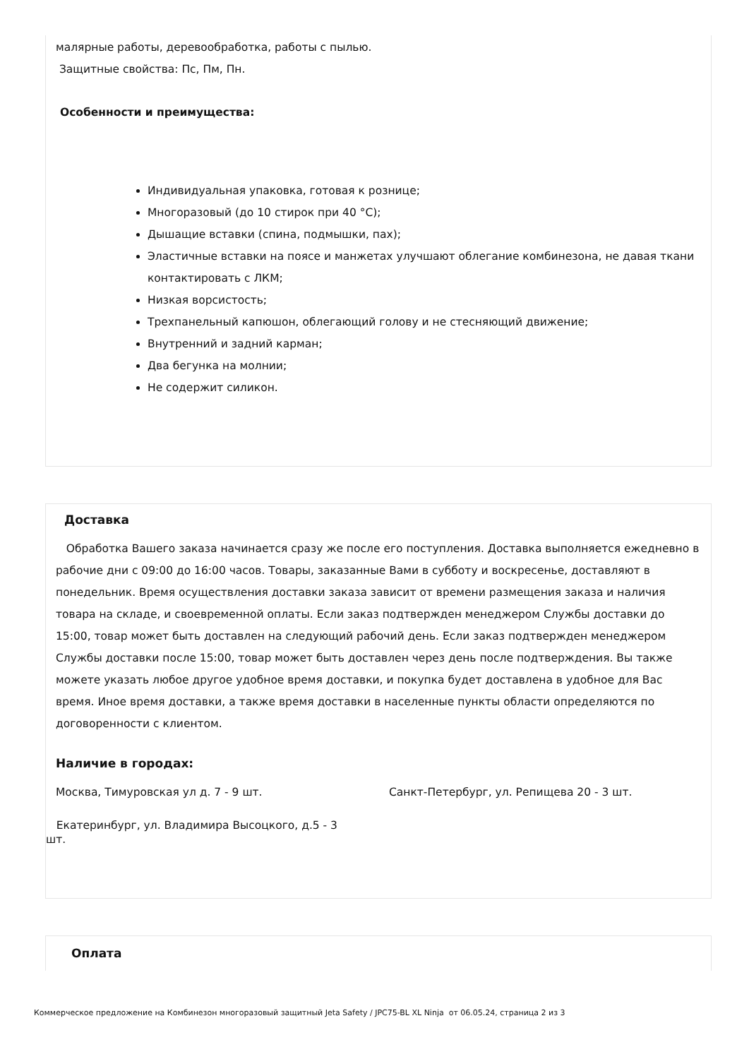малярные работы, деревообработка, работы с пылью.
Защитные свойства: Пс, Пм, Пн.
Особенности и преимущества:
Индивидуальная упаковка, готовая к рознице;
Многоразовый (до 10 стирок при 40 °C);
Дышащие вставки (спина, подмышки, пах);
Эластичные вставки на поясе и манжетах улучшают облегание комбинезона, не давая ткани контактировать с ЛКМ;
Низкая ворсистость;
Трехпанельный капюшон, облегающий голову и не стесняющий движение;
Внутренний и задний карман;
Два бегунка на молнии;
Не содержит силикон.
Доставка
Обработка Вашего заказа начинается сразу же после его поступления. Доставка выполняется ежедневно в рабочие дни с 09:00 до 16:00 часов. Товары, заказанные Вами в субботу и воскресенье, доставляют в понедельник. Время осуществления доставки заказа зависит от времени размещения заказа и наличия товара на складе, и своевременной оплаты. Если заказ подтвержден менеджером Службы доставки до 15:00, товар может быть доставлен на следующий рабочий день. Если заказ подтвержден менеджером Службы доставки после 15:00, товар может быть доставлен через день после подтверждения. Вы также можете указать любое другое удобное время доставки, и покупка будет доставлена в удобное для Вас время. Иное время доставки, а также время доставки в населенные пункты области определяются по договоренности с клиентом.
Наличие в городах:
Москва, Тимуровская ул д. 7 - 9 шт. Санкт-Петербург, ул. Репищева 20 - 3 шт.
Екатеринбург, ул. Владимира Высоцкого, д.5 - 3 шт.
Оплата
Коммерческое предложение на Комбинезон многоразовый защитный Jeta Safety / JPC75-BL XL Ninja от 06.05.24, страница 2 из 3